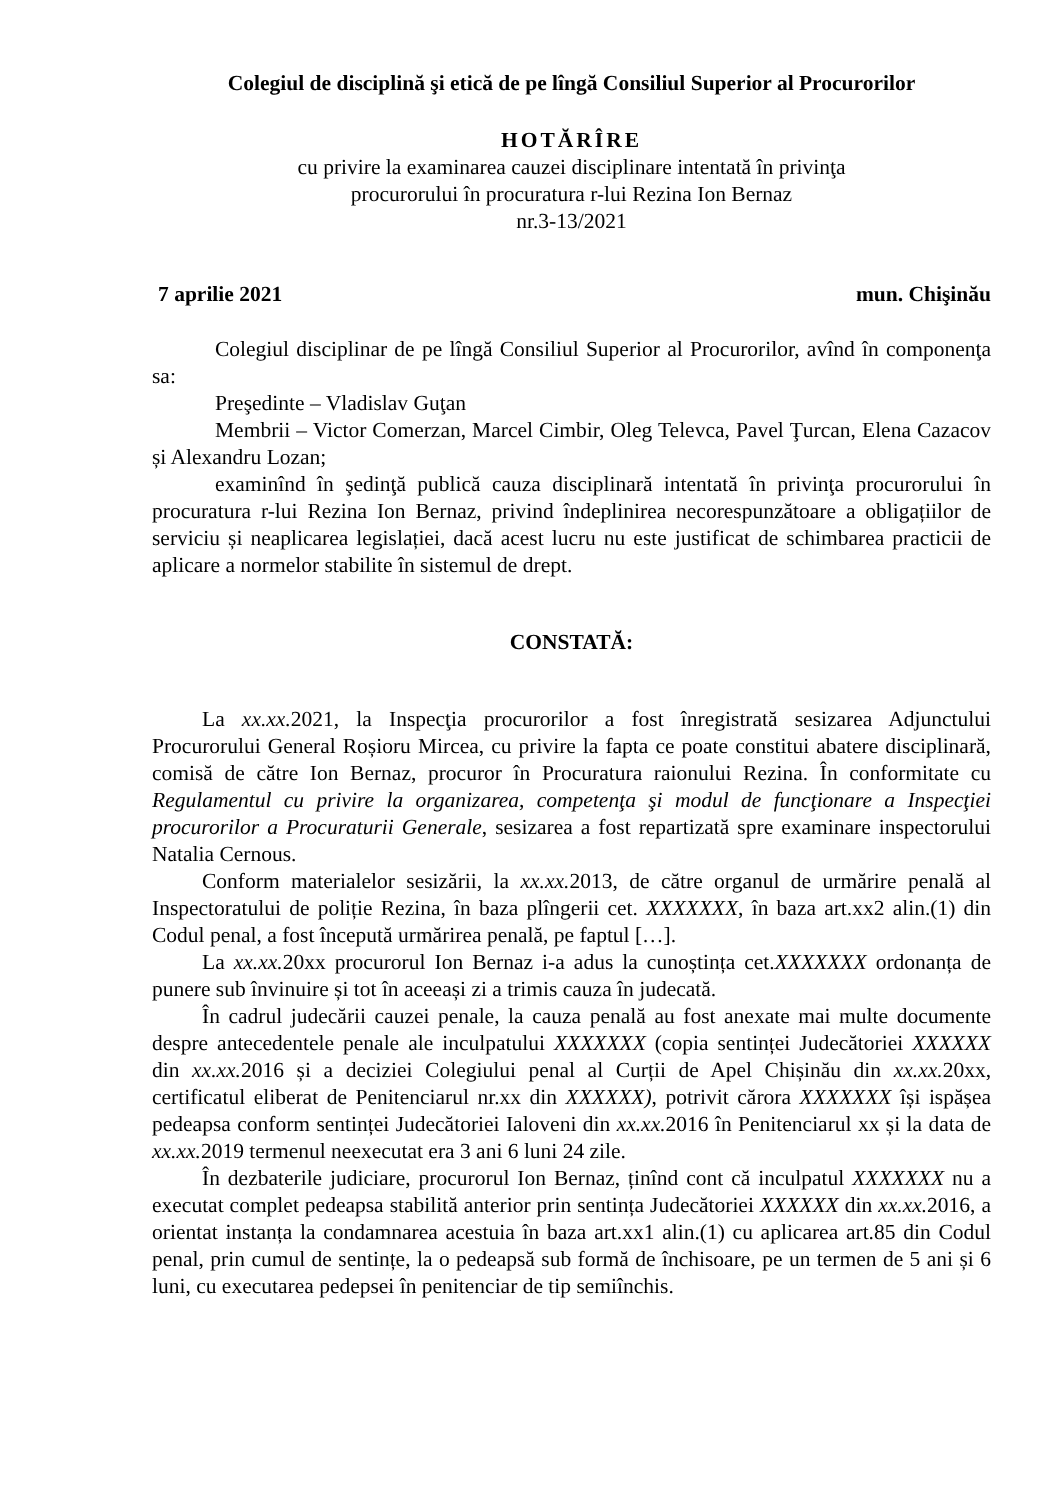Colegiul de disciplină şi etică de pe lîngă Consiliul Superior al Procurorilor
HOTĂRÎRE
cu privire la examinarea cauzei disciplinare intentată în privinţa
procurorului în procuratura r-lui Rezina Ion Bernaz
nr.3-13/2021
7 aprilie 2021 mun. Chişinău
Colegiul disciplinar de pe lîngă Consiliul Superior al Procurorilor, avînd în componenţa sa:
Preşedinte – Vladislav Guţan
Membrii – Victor Comerzan, Marcel Cimbir, Oleg Televca, Pavel Ţurcan, Elena Cazacov și Alexandru Lozan;
examinînd în şedinţă publică cauza disciplinară intentată în privinţa procurorului în procuratura r-lui Rezina Ion Bernaz, privind îndeplinirea necorespunzătoare a obligațiilor de serviciu și neaplicarea legislației, dacă acest lucru nu este justificat de schimbarea practicii de aplicare a normelor stabilite în sistemul de drept.
CONSTATĂ:
La xx.xx. 2021, la Inspecţia procurorilor a fost înregistrată sesizarea Adjunctului Procurorului General Roșioru Mircea, cu privire la fapta ce poate constitui abatere disciplinară, comisă de către Ion Bernaz, procuror în Procuratura raionului Rezina. În conformitate cu Regulamentul cu privire la organizarea, competenţa şi modul de funcţionare a Inspecţiei procurorilor a Procuraturii Generale, sesizarea a fost repartizată spre examinare inspectorului Natalia Cernous.
Conform materialelor sesizării, la xx.xx. 2013, de către organul de urmărire penală al Inspectoratului de poliție Rezina, în baza plîngerii cet. XXXXXXX, în baza art.xx2 alin.(1) din Codul penal, a fost începută urmărirea penală, pe faptul […].
La xx.xx. 20xx procurorul Ion Bernaz i-a adus la cunoștința cet.XXXXXXX ordonanța de punere sub învinuire și tot în aceeași zi a trimis cauza în judecată.
În cadrul judecării cauzei penale, la cauza penală au fost anexate mai multe documente despre antecedentele penale ale inculpatului XXXXXXX (copia sentinței Judecătoriei XXXXXX din xx.xx. 2016 și a deciziei Colegiului penal al Curții de Apel Chișinău din xx.xx. 20xx, certificatul eliberat de Penitenciarul nr.xx din XXXXXX), potrivit cărora XXXXXXX își ispășea pedeapsa conform sentinței Judecătoriei Ialoveni din xx.xx. 2016 în Penitenciarul xx și la data de xx.xx. 2019 termenul neexecutat era 3 ani 6 luni 24 zile.
În dezbaterile judiciare, procurorul Ion Bernaz, ținînd cont că inculpatul XXXXXXX nu a executat complet pedeapsa stabilită anterior prin sentința Judecătoriei XXXXXX din xx.xx. 2016, a orientat instanța la condamnarea acestuia în baza art.xx1 alin.(1) cu aplicarea art.85 din Codul penal, prin cumul de sentințe, la o pedeapsă sub formă de închisoare, pe un termen de 5 ani și 6 luni, cu executarea pedepsei în penitenciar de tip semiînchis.